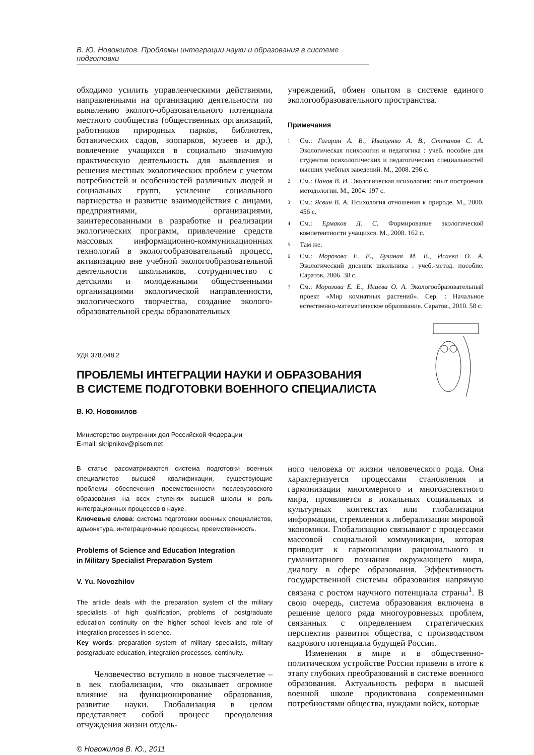В. Ю. Новожилов. Проблемы интеграции науки и образования в системе подготовки
обходимо усилить управленческими действиями, направленными на организацию деятельности по выявлению эколого-образовательного потенциала местного сообщества (общественных организаций, работников природных парков, библиотек, ботанических садов, зоопарков, музеев и др.), вовлечение учащихся в социально значимую практическую деятельность для выявления и решения местных экологических проблем с учетом потребностей и особенностей различных людей и социальных групп, усиление социального партнерства и развитие взаимодействия с лицами, предприятиями, организациями, заинтересованными в разработке и реализации экологических программ, привлечение средств массовых информационно-коммуникационных технологий в экологообразовательный процесс, активизацию вне учебной экологообразовательной деятельности школьников, сотрудничество с детскими и молодежными общественными организациями экологической направленности, экологического творчества, создание эколого-образовательной среды образовательных
учреждений, обмен опытом в системе единого экологообразовательного пространства.
Примечания
<sup>1</sup> См.: Гагарин А. В., Иващенко А. В., Степанов С. А. Экологическая психология и педагогика : учеб. пособие для студентов психологических и педагогических специальностей высших учебных заведений. М., 2008. 296 с.
<sup>2</sup> См.: Панов В. И. Экологическая психология: опыт построения методологии. М., 2004. 197 с.
<sup>3</sup> См.: Ясвин В. А. Психология отношения к природе. М., 2000. 456 с.
<sup>4</sup> См.: Ермаков Д. С. Формирование экологической компетентности учащихся. М., 2008. 162 с.
<sup>5</sup> Там же.
<sup>6</sup> См.: Морозова Е. Е., Буланая М. В., Исаева О. А. Экологический дневник школьника : учеб.-метод. пособие. Саратов, 2006. 38 с.
<sup>7</sup> См.: Морозова Е. Е., Исаева О. А. Экологообразовательный проект «Мир комнатных растений». Сер. : Начальное естественно-математическое образование. Саратов., 2010. 58 с.
УДК 378.048.2
ПРОБЛЕМЫ ИНТЕГРАЦИИ НАУКИ И ОБРАЗОВАНИЯ
В СИСТЕМЕ ПОДГОТОВКИ ВОЕННОГО СПЕЦИАЛИСТА
В. Ю. Новожилов
Министерство внутренних дел Российской Федерации
E-mail: skripnikov@pisem.net
В статье рассматриваются система подготовки военных специалистов высшей квалификации, существующие проблемы обеспечения преемственности послевузовского образования на всех ступенях высшей школы и роль интеграционных процессов в науке.
Ключевые слова: система подготовки военных специалистов, адъюнктура, интеграционные процессы, преемственность.
Problems of Science and Education Integration
in Military Specialist Preparation System
V. Yu. Novozhilov
The article deals with the preparation system of the military specialists of high qualification, problems of postgraduate education continuity on the higher school levels and role of integration processes in science.
Key words: preparation system of military specialists, military postgraduate education, integration processes, continuity.
Человечество вступило в новое тысячелетие – в век глобализации, что оказывает огромное влияние на функционирование образования, развитие науки. Глобализация в целом представляет собой процесс преодоления отчуждения жизни отдель-
ного человека от жизни человеческого рода. Она характеризуется процессами становления и гармонизации многомерного и многоаспектного мира, проявляется в локальных социальных и культурных контекстах или глобализации информации, стремлении к либерализации мировой экономики. Глобализацию связывают с процессами массовой социальной коммуникации, которая приводит к гармонизации рационального и гуманитарного познания окружающего мира, диалогу в сфере образования. Эффективность государственной системы образования напрямую связана с ростом научного потенциала страны<sup>1</sup>. В свою очередь, система образования включена в решение целого ряда многоуровневых проблем, связанных с определением стратегических перспектив развития общества, с производством кадрового потенциала будущей России.
Изменения в мире и в общественно-политическом устройстве России привели в итоге к этапу глубоких преобразований в системе военного образования. Актуальность реформ в высшей военной школе продиктована современными потребностями общества, нуждами войск, которые
© Новожилов В. Ю., 2011